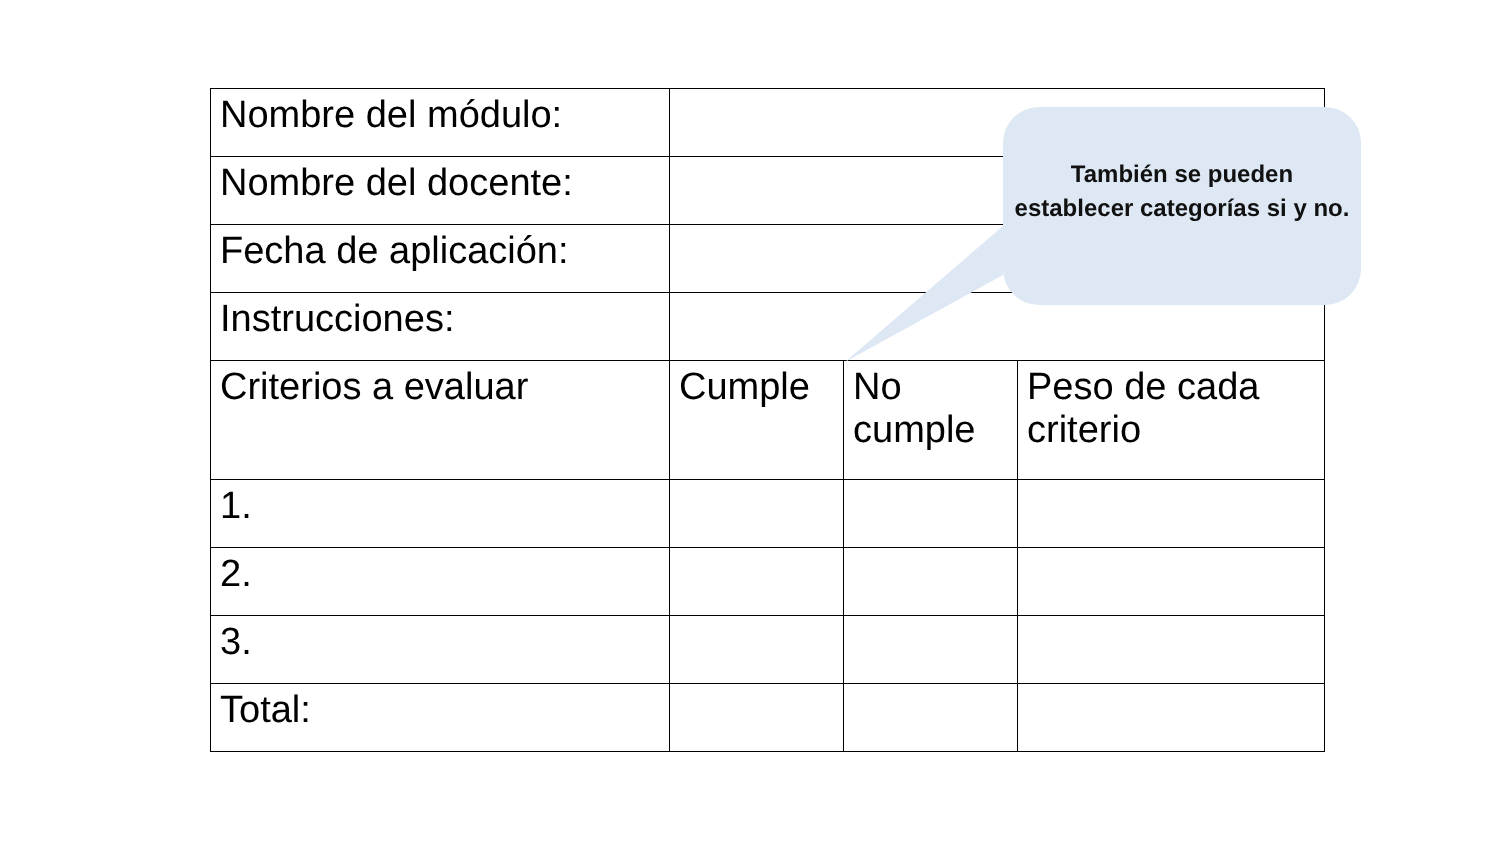| Nombre del módulo: | | | |
| Nombre del docente: | | | |
| Fecha de aplicación: | | | |
| Instrucciones: | | | |
| Criterios a evaluar | Cumple | No cumple | Peso de cada criterio |
| 1. | | | |
| 2. | | | |
| 3. | | | |
| Total: | | | |
También se pueden establecer categorías si y no.